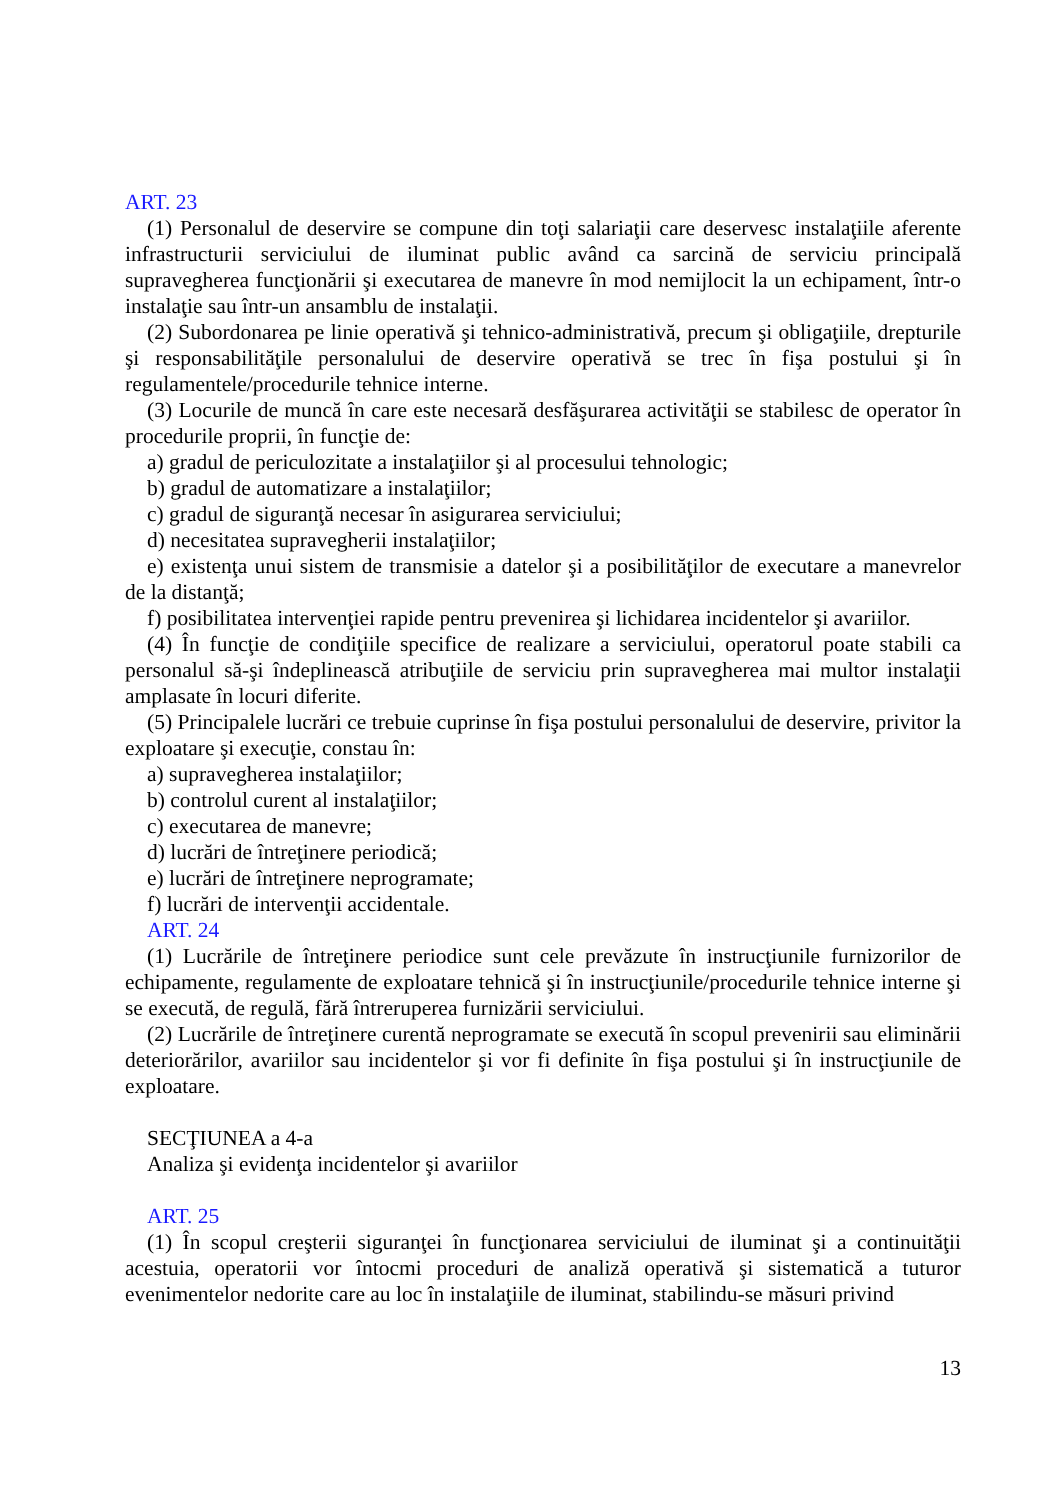ART. 23
(1) Personalul de deservire se compune din toţi salariaţii care deservesc instalaţiile aferente infrastructurii serviciului de iluminat public având ca sarcină de serviciu principală supravegherea funcţionării şi executarea de manevre în mod nemijlocit la un echipament, într-o instalaţie sau într-un ansamblu de instalaţii.
(2) Subordonarea pe linie operativă şi tehnico-administrativă, precum şi obligaţiile, drepturile şi responsabilităţile personalului de deservire operativă se trec în fişa postului şi în regulamentele/procedurile tehnice interne.
(3) Locurile de muncă în care este necesară desfăşurarea activităţii se stabilesc de operator în procedurile proprii, în funcţie de:
a) gradul de periculozitate a instalaţiilor şi al procesului tehnologic;
b) gradul de automatizare a instalaţiilor;
c) gradul de siguranţă necesar în asigurarea serviciului;
d) necesitatea supravegherii instalaţiilor;
e) existenţa unui sistem de transmisie a datelor şi a posibilităţilor de executare a manevrelor de la distanţă;
f) posibilitatea intervenţiei rapide pentru prevenirea şi lichidarea incidentelor şi avariilor.
(4) În funcţie de condiţiile specifice de realizare a serviciului, operatorul poate stabili ca personalul să-şi îndeplinească atribuţiile de serviciu prin supravegherea mai multor instalaţii amplasate în locuri diferite.
(5) Principalele lucrări ce trebuie cuprinse în fişa postului personalului de deservire, privitor la exploatare şi execuţie, constau în:
a) supravegherea instalaţiilor;
b) controlul curent al instalaţiilor;
c) executarea de manevre;
d) lucrări de întreţinere periodică;
e) lucrări de întreţinere neprogramate;
f) lucrări de intervenţii accidentale.
ART. 24
(1) Lucrările de întreţinere periodice sunt cele prevăzute în instrucţiunile furnizorilor de echipamente, regulamente de exploatare tehnică şi în instrucţiunile/procedurile tehnice interne şi se execută, de regulă, fără întreruperea furnizării serviciului.
(2) Lucrările de întreţinere curentă neprogramate se execută în scopul prevenirii sau eliminării deteriorărilor, avariilor sau incidentelor şi vor fi definite în fişa postului şi în instrucţiunile de exploatare.
SECŢIUNEA a 4-a
Analiza şi evidenţa incidentelor şi avariilor
ART. 25
(1) În scopul creşterii siguranţei în funcţionarea serviciului de iluminat şi a continuităţii acestuia, operatorii vor întocmi proceduri de analiză operativă şi sistematică a tuturor evenimentelor nedorite care au loc în instalaţiile de iluminat, stabilindu-se măsuri privind
13